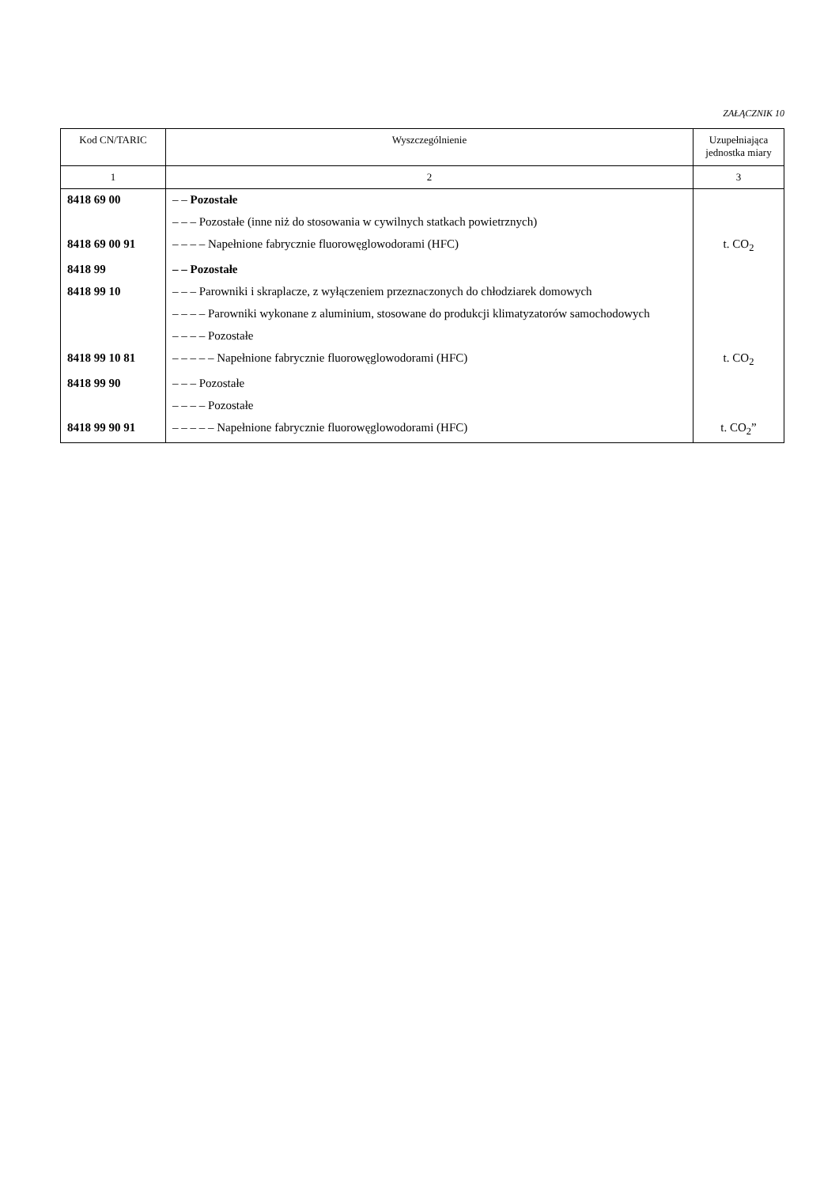ZAŁĄCZNIK 10
| Kod CN/TARIC | Wyszczególnienie | Uzupełniająca jednostka miary |
| --- | --- | --- |
| 1 | 2 | 3 |
| 8418 69 00 | – – Pozostałe | |
| | – – – Pozostałe (inne niż do stosowania w cywilnych statkach powietrznych) | |
| 8418 69 00 91 | – – – – Napełnione fabrycznie fluorowęglowodorami (HFC) | t. CO<sub>2</sub> |
| 8418 99 | – – Pozostałe | |
| 8418 99 10 | – – – Parowniki i skraplacze, z wyłączeniem przeznaczonych do chłodziarek domowych | |
| | – – – – Parowniki wykonane z aluminium, stosowane do produkcji klimatyzatorów samochodowych | |
| | – – – – Pozostałe | |
| 8418 99 10 81 | – – – – – Napełnione fabrycznie fluorowęglowodorami (HFC) | t. CO<sub>2</sub> |
| 8418 99 90 | – – – Pozostałe | |
| | – – – – Pozostałe | |
| 8418 99 90 91 | – – – – – Napełnione fabrycznie fluorowęglowodorami (HFC) | t. CO<sub>2</sub>” |